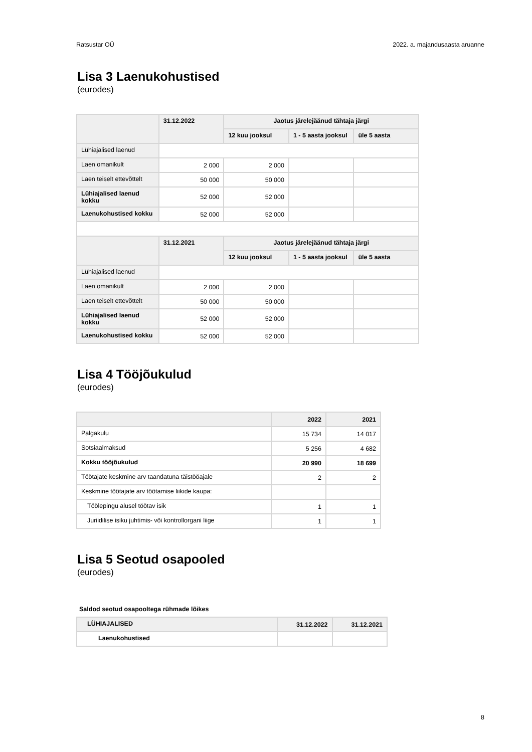Ratsustar OÜ 2022. a. majandusaasta aruanne
Lisa 3 Laenukohustised
(eurodes)
| | 31.12.2022 | Jaotus järelejäänud tähtaja järgi | | |
| --- | --- | --- | --- | --- |
| | | 12 kuu jooksul | 1 - 5 aasta jooksul | üle 5 aasta |
| Lühiajalised laenud | | | | |
| Laen omanikult | 2 000 | 2 000 | | |
| Laen teiselt ettevõttelt | 50 000 | 50 000 | | |
| Lühiajalised laenud kokku | 52 000 | 52 000 | | |
| Laenukohustised kokku | 52 000 | 52 000 | | |
| | 31.12.2021 | Jaotus järelejäänud tähtaja järgi | | |
| | | 12 kuu jooksul | 1 - 5 aasta jooksul | üle 5 aasta |
| Lühiajalised laenud | | | | |
| Laen omanikult | 2 000 | 2 000 | | |
| Laen teiselt ettevõttelt | 50 000 | 50 000 | | |
| Lühiajalised laenud kokku | 52 000 | 52 000 | | |
| Laenukohustised kokku | 52 000 | 52 000 | | |
Lisa 4 Tööjõukulud
(eurodes)
| | 2022 | 2021 |
| --- | --- | --- |
| Palgakulu | 15 734 | 14 017 |
| Sotsiaalmaksud | 5 256 | 4 682 |
| Kokku tööjõukulud | 20 990 | 18 699 |
| Töötajate keskmine arv taandatuna täistööajale | 2 | 2 |
| Keskmine töötajate arv töötamise liikide kaupa: | | |
| Töölepingu alusel töötav isik | 1 | 1 |
| Juriidilise isiku juhtimis- või kontrollorgani liige | 1 | 1 |
Lisa 5 Seotud osapooled
(eurodes)
Saldod seotud osapooltega rühmade lõikes
| LÜHIAJALISED | 31.12.2022 | 31.12.2021 |
| --- | --- | --- |
| Laenukohustised | | |
8